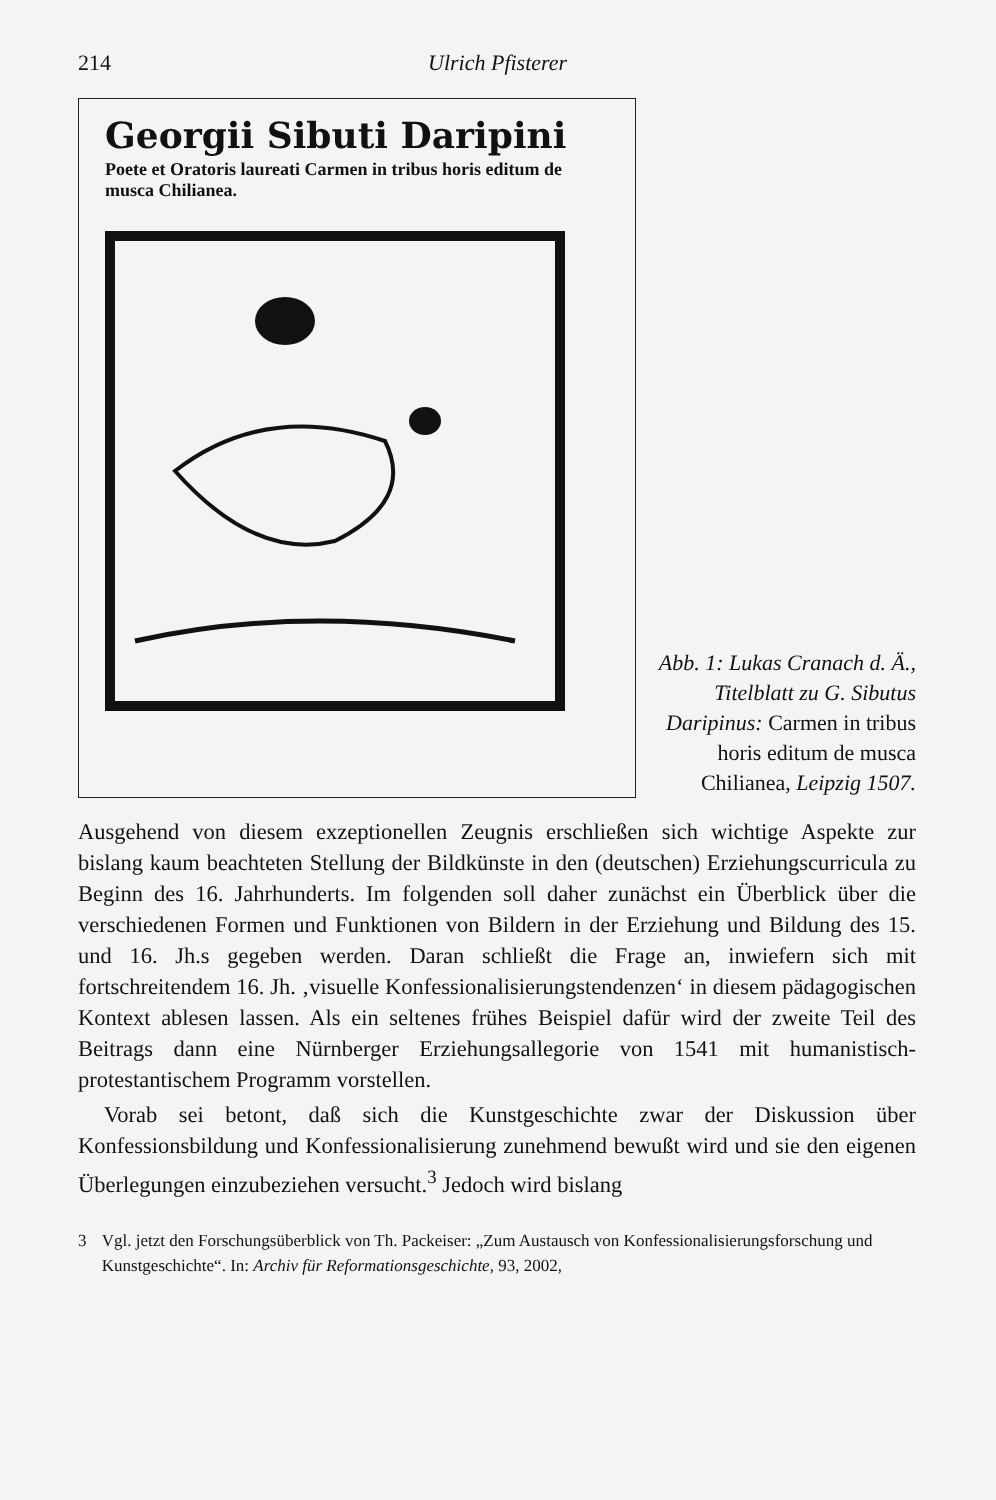214 Ulrich Pfisterer
Georgii Sibuti Daripini
Poete et Oratoris laureati Carmen in tribus horis editum de musca Chilianea.
Abb. 1: Lukas Cranach d. Ä., Titelblatt zu G. Sibutus Daripinus: Carmen in tribus horis editum de musca Chilianea, Leipzig 1507.
Ausgehend von diesem exzeptionellen Zeugnis erschließen sich wichtige Aspekte zur bislang kaum beachteten Stellung der Bildkünste in den (deutschen) Erziehungscurricula zu Beginn des 16. Jahrhunderts. Im folgenden soll daher zunächst ein Überblick über die verschiedenen Formen und Funktionen von Bildern in der Erziehung und Bildung des 15. und 16. Jh.s gegeben werden. Daran schließt die Frage an, inwiefern sich mit fortschreitendem 16. Jh. ‚visuelle Konfessionalisierungstendenzen‘ in diesem pädagogischen Kontext ablesen lassen. Als ein seltenes frühes Beispiel dafür wird der zweite Teil des Beitrags dann eine Nürnberger Erziehungsallegorie von 1541 mit humanistisch-protestantischem Programm vorstellen.
Vorab sei betont, daß sich die Kunstgeschichte zwar der Diskussion über Konfessionsbildung und Konfessionalisierung zunehmend bewußt wird und sie den eigenen Überlegungen einzubeziehen versucht.<sup>3</sup> Jedoch wird bislang
3 Vgl. jetzt den Forschungsüberblick von Th. Packeiser: „Zum Austausch von Konfessionalisierungsforschung und Kunstgeschichte“. In: Archiv für Reformationsgeschichte, 93, 2002,